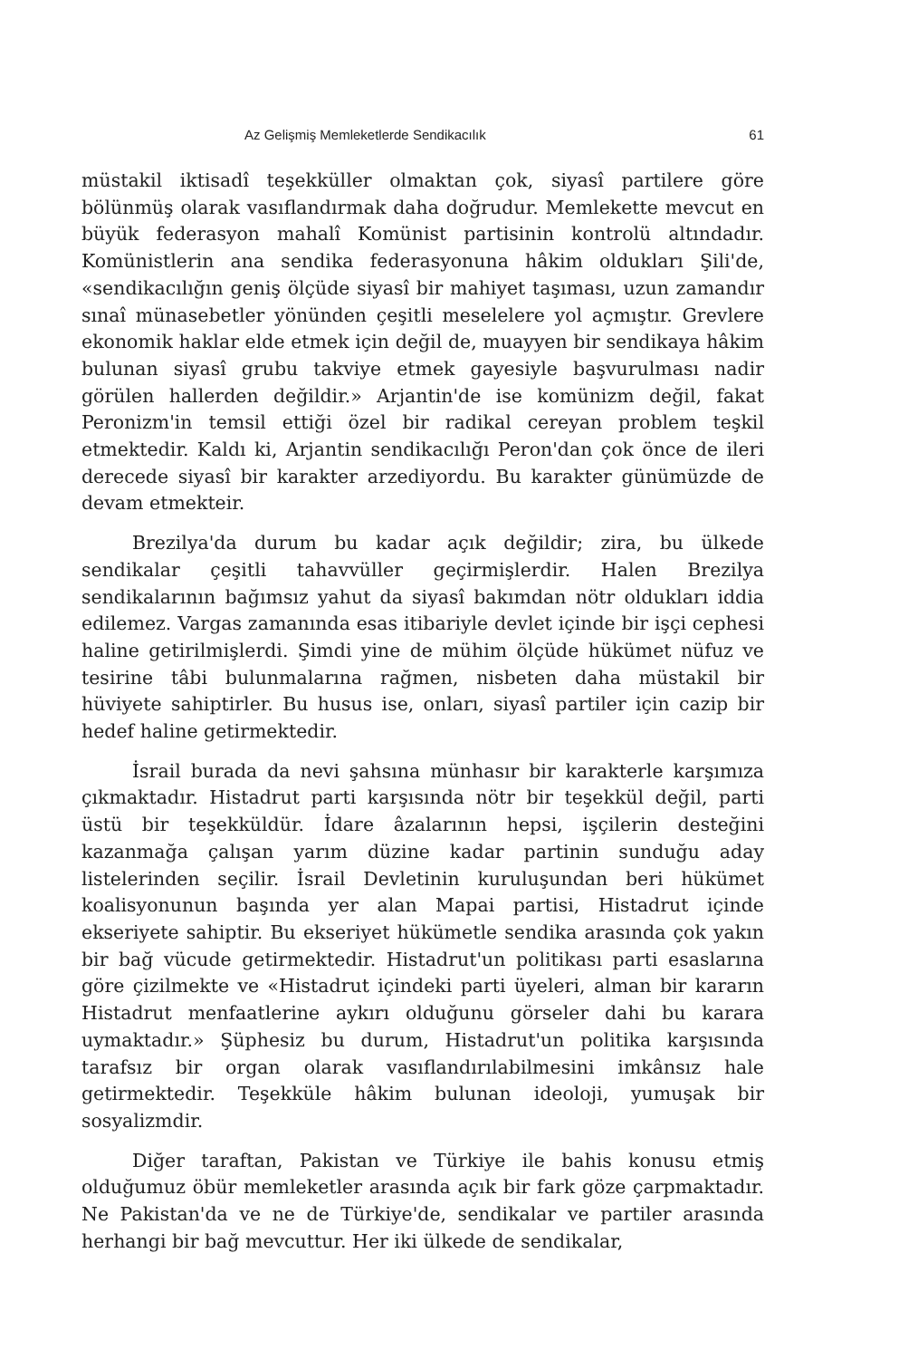Az Gelişmiş Memleketlerde Sendikacılık 61
müstakil iktisadî teşekküller olmaktan çok, siyasî partilere göre bölünmüş olarak vasıflandırmak daha doğrudur. Memlekette mevcut en büyük federasyon mahalî Komünist partisinin kontrolü altındadır. Komünistlerin ana sendika federasyonuna hâkim oldukları Şili'de, «sendikacılığın geniş ölçüde siyasî bir mahiyet taşıması, uzun zamandır sınaî münasebetler yönünden çeşitli meselelere yol açmıştır. Grevlere ekonomik haklar elde etmek için değil de, muayyen bir sendikaya hâkim bulunan siyasî grubu takviye etmek gayesiyle başvurulması nadir görülen hallerden değildir.» Arjantin'de ise komünizm değil, fakat Peronizm'in temsil ettiği özel bir radikal cereyan problem teşkil etmektedir. Kaldı ki, Arjantin sendikacılığı Peron'dan çok önce de ileri derecede siyasî bir karakter arzediyordu. Bu karakter günümüzde de devam etmekteir.
Brezilya'da durum bu kadar açık değildir; zira, bu ülkede sendikalar çeşitli tahavvüller geçirmişlerdir. Halen Brezilya sendikalarının bağımsız yahut da siyasî bakımdan nötr oldukları iddia edilemez. Vargas zamanında esas itibariyle devlet içinde bir işçi cephesi haline getirilmişlerdi. Şimdi yine de mühim ölçüde hükümet nüfuz ve tesirine tâbi bulunmalarına rağmen, nisbeten daha müstakil bir hüviyete sahiptirler. Bu husus ise, onları, siyasî partiler için cazip bir hedef haline getirmektedir.
İsrail burada da nevi şahsına münhasır bir karakterle karşımıza çıkmaktadır. Histadrut parti karşısında nötr bir teşekkül değil, parti üstü bir teşekküldür. İdare âzalarının hepsi, işçilerin desteğini kazanmağa çalışan yarım düzine kadar partinin sunduğu aday listelerinden seçilir. İsrail Devletinin kuruluşundan beri hükümet koalisyonunun başında yer alan Mapai partisi, Histadrut içinde ekseriyete sahiptir. Bu ekseriyet hükümetle sendika arasında çok yakın bir bağ vücude getirmektedir. Histadrut'un politikası parti esaslarına göre çizilmekte ve «Histadrut içindeki parti üyeleri, alman bir kararın Histadrut menfaatlerine aykırı olduğunu görseler dahi bu karara uymaktadır.» Şüphesiz bu durum, Histadrut'un politika karşısında tarafsız bir organ olarak vasıflandırılabilmesini imkânsız hale getirmektedir. Teşekküle hâkim bulunan ideoloji, yumuşak bir sosyalizmdir.
Diğer taraftan, Pakistan ve Türkiye ile bahis konusu etmiş olduğumuz öbür memleketler arasında açık bir fark göze çarpmaktadır. Ne Pakistan'da ve ne de Türkiye'de, sendikalar ve partiler arasında herhangi bir bağ mevcuttur. Her iki ülkede de sendikalar,